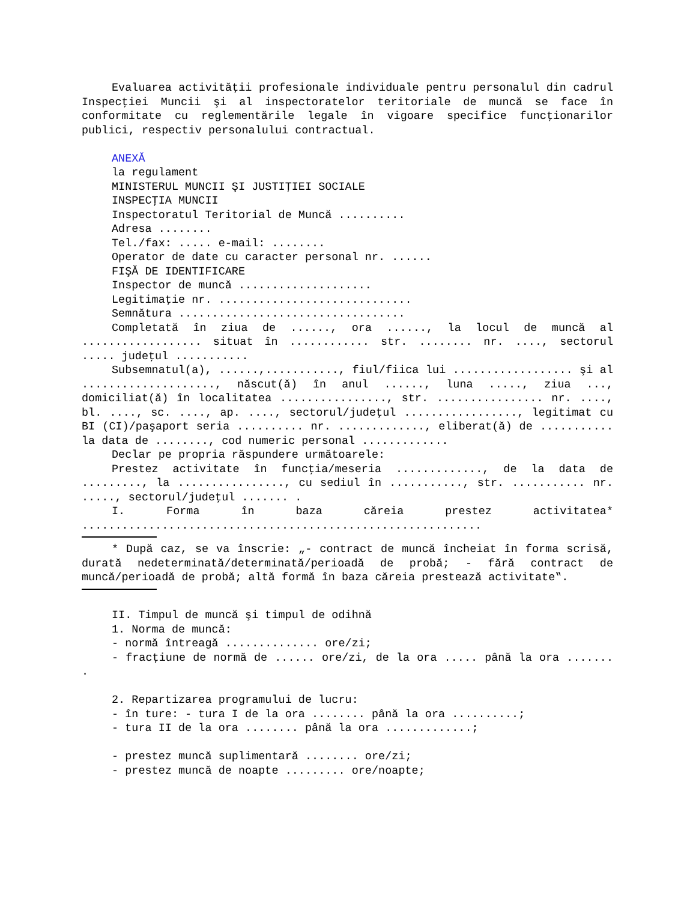Evaluarea activităţii profesionale individuale pentru personalul din cadrul Inspecţiei Muncii şi al inspectoratelor teritoriale de muncă se face în conformitate cu reglementările legale în vigoare specifice funcţionarilor publici, respectiv personalului contractual.
ANEXĂ
la regulament
MINISTERUL MUNCII ŞI JUSTIŢIEI SOCIALE
INSPECŢIA MUNCII
Inspectoratul Teritorial de Muncă ..........
Adresa ........
Tel./fax: ..... e-mail: ........
Operator de date cu caracter personal nr. ......
FIŞĂ DE IDENTIFICARE
Inspector de muncă ....................
Legitimaţie nr. .............................
Semnătura ..................................
Completată în ziua de ......, ora ......, la locul de muncă al .................. situat în ............ str. ........ nr. ...., sectorul ..... judeţul ...........
Subsemnatul(a), ......,..........., fiul/fiica lui .................. şi al ...................., născut(ă) în anul ......, luna ....., ziua ..., domiciliat(ă) în localitatea ................, str. ................ nr. ...., bl. ...., sc. ...., ap. ...., sectorul/judeţul ................., legitimat cu BI (CI)/paşaport seria .......... nr. ............., eliberat(ă) de ........... la data de ........, cod numeric personal .............
Declar pe propria răspundere următoarele:
Prestez activitate în funcţia/meseria ............., de la data de ........., la ................, cu sediul în ..........., str. ........... nr. ....., sectorul/judeţul ....... .
I. Forma în baza căreia prestez activitatea* ............................................................
* După caz, se va înscrie: „- contract de muncă încheiat în forma scrisă, durată nedeterminată/determinată/perioadă de probă; - fără contract de muncă/perioadă de probă; altă formă în baza căreia prestează activitate‟.
II. Timpul de muncă şi timpul de odihnă
1. Norma de muncă:
- normă întreagă .............. ore/zi;
- fracţiune de normă de ...... ore/zi, de la ora ..... până la ora ....... .
2. Repartizarea programului de lucru:
- în ture: - tura I de la ora ........ până la ora ..........;
- tura II de la ora ........ până la ora .............;
- prestez muncă suplimentară ........ ore/zi;
- prestez muncă de noapte ......... ore/noapte;